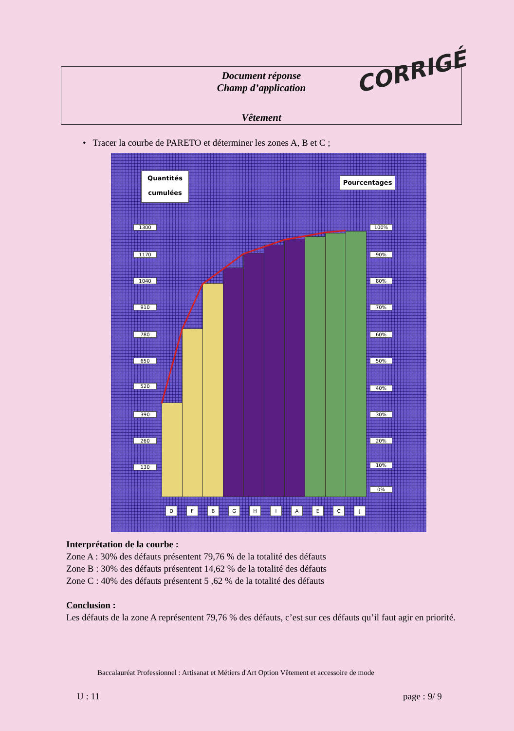Document réponse
Champ d’application
Vêtement
CORRIGÉ
• Tracer la courbe de PARETO et déterminer les zones A, B et C ;
Quantités cumulées
Pourcentages
1300
1170
1040
910
780
650
520
390
260
130
100%
90%
80%
70%
60%
50%
40%
30%
20%
10%
0%
D F B G H I A E C J
Interprétation de la courbe :
Zone A : 30% des défauts présentent 79,76 % de la totalité des défauts
Zone B : 30% des défauts présentent 14,62 % de la totalité des défauts
Zone C : 40% des défauts présentent 5 ,62 % de la totalité des défauts
Conclusion :
Les défauts de la zone A représentent 79,76 % des défauts, c’est sur ces défauts qu’il faut agir en priorité.
Baccalauréat Professionnel : Artisanat et Métiers d'Art Option Vêtement et accessoire de mode
U : 11 page : 9/ 9